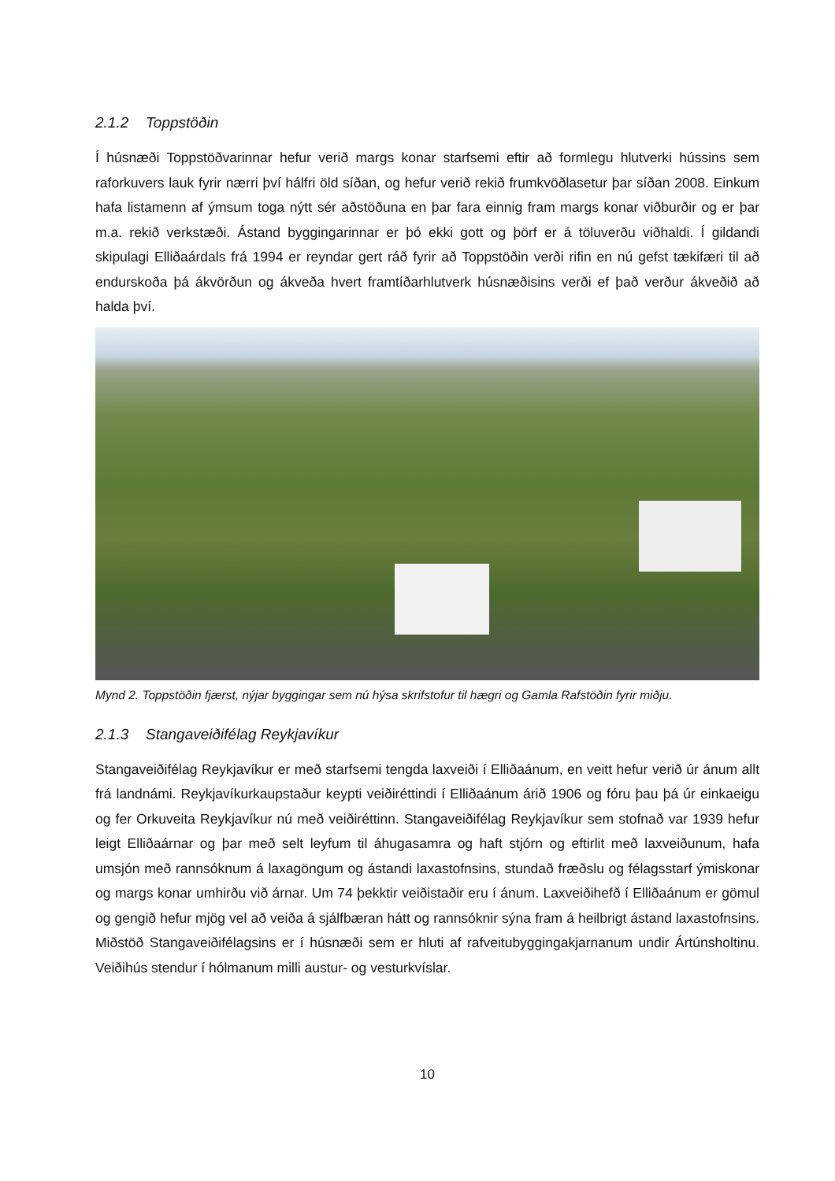2.1.2 Toppstöðin
Í húsnæði Toppstöðvarinnar hefur verið margs konar starfsemi eftir að formlegu hlutverki hússins sem raforkuvers lauk fyrir nærri því hálfri öld síðan, og hefur verið rekið frumkvöðlasetur þar síðan 2008. Einkum hafa listamenn af ýmsum toga nýtt sér aðstöðuna en þar fara einnig fram margs konar viðburðir og er þar m.a. rekið verkstæði. Ástand byggingarinnar er þó ekki gott og þörf er á töluverðu viðhaldi. Í gildandi skipulagi Elliðaárdals frá 1994 er reyndar gert ráð fyrir að Toppstöðin verði rifin en nú gefst tækifæri til að endurskoða þá ákvörðun og ákveða hvert framtíðarhlutverk húsnæðisins verði ef það verður ákveðið að halda því.
Mynd 2. Toppstöðin fjærst, nýjar byggingar sem nú hýsa skrifstofur til hægri og Gamla Rafstöðin fyrir miðju.
2.1.3 Stangaveiðifélag Reykjavíkur
Stangaveiðifélag Reykjavíkur er með starfsemi tengda laxveiði í Elliðaánum, en veitt hefur verið úr ánum allt frá landnámi. Reykjavíkurkaupstaður keypti veiðiréttindi í Elliðaánum árið 1906 og fóru þau þá úr einkaeigu og fer Orkuveita Reykjavíkur nú með veiðiréttinn. Stangaveiðifélag Reykjavíkur sem stofnað var 1939 hefur leigt Elliðaárnar og þar með selt leyfum til áhugasamra og haft stjórn og eftirlit með laxveiðunum, hafa umsjón með rannsóknum á laxagöngum og ástandi laxastofnsins, stundað fræðslu og félagsstarf ýmiskonar og margs konar umhirðu við árnar. Um 74 þekktir veiðistaðir eru í ánum. Laxveiðihefð í Elliðaánum er gömul og gengið hefur mjög vel að veiða á sjálfbæran hátt og rannsóknir sýna fram á heilbrigt ástand laxastofnsins. Miðstöð Stangaveiðifélagsins er í húsnæði sem er hluti af rafveitubyggingakjarnanum undir Ártúnsholtinu. Veiðihús stendur í hólmanum milli austur- og vesturkvíslar.
10